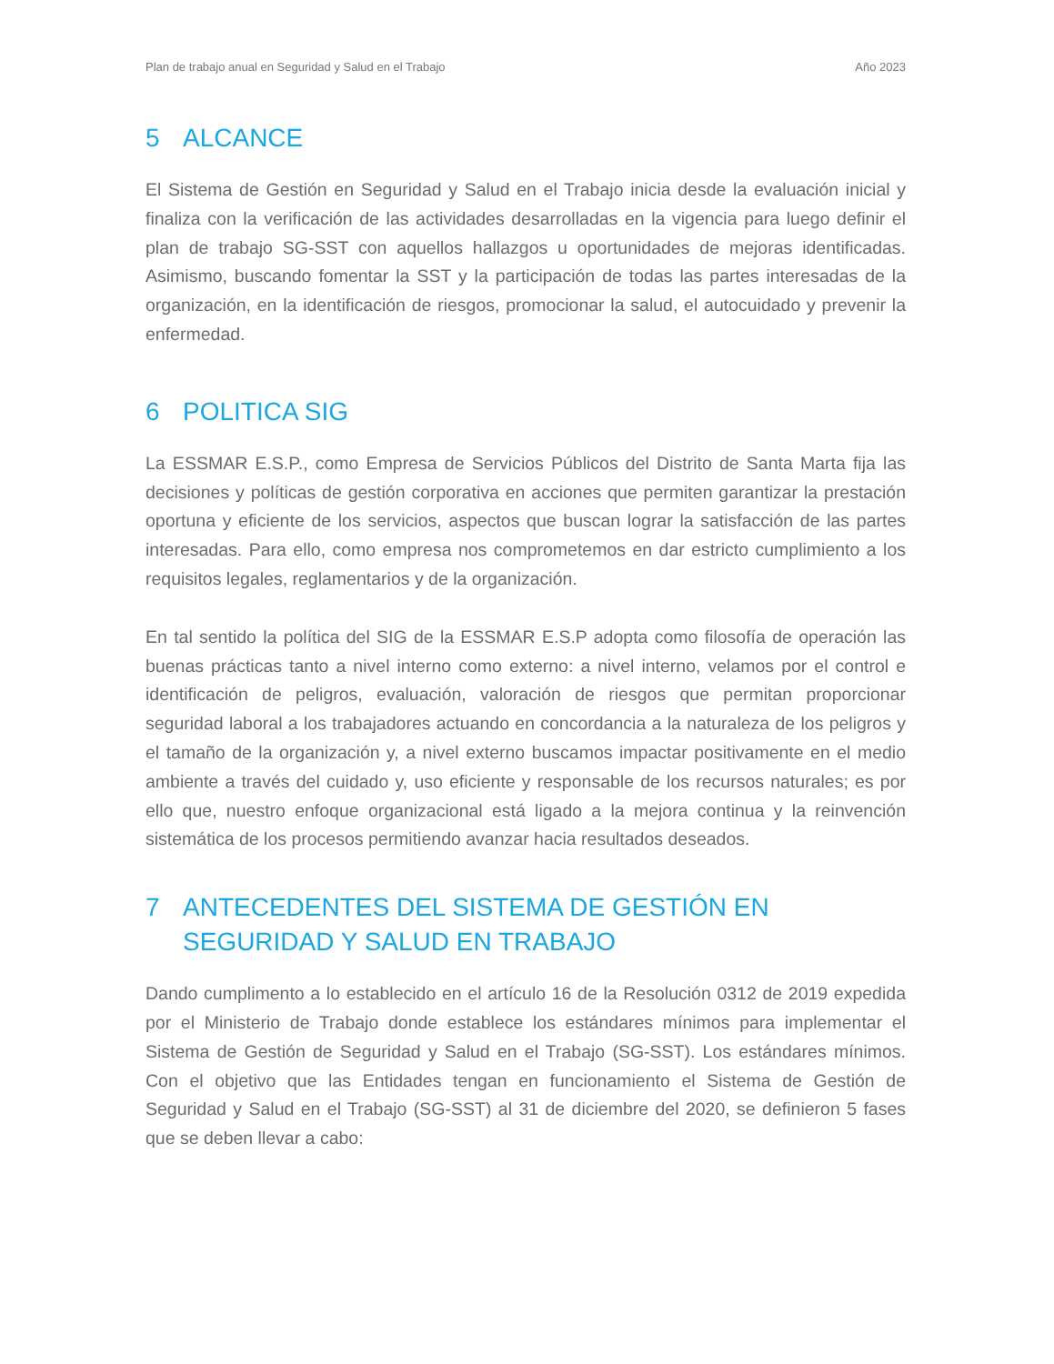Plan de trabajo anual en Seguridad y Salud en el Trabajo Año 2023
5 ALCANCE
El Sistema de Gestión en Seguridad y Salud en el Trabajo inicia desde la evaluación inicial y finaliza con la verificación de las actividades desarrolladas en la vigencia para luego definir el plan de trabajo SG-SST con aquellos hallazgos u oportunidades de mejoras identificadas. Asimismo, buscando fomentar la SST y la participación de todas las partes interesadas de la organización, en la identificación de riesgos, promocionar la salud, el autocuidado y prevenir la enfermedad.
6 POLITICA SIG
La ESSMAR E.S.P., como Empresa de Servicios Públicos del Distrito de Santa Marta fija las decisiones y políticas de gestión corporativa en acciones que permiten garantizar la prestación oportuna y eficiente de los servicios, aspectos que buscan lograr la satisfacción de las partes interesadas. Para ello, como empresa nos comprometemos en dar estricto cumplimiento a los requisitos legales, reglamentarios y de la organización.
En tal sentido la política del SIG de la ESSMAR E.S.P adopta como filosofía de operación las buenas prácticas tanto a nivel interno como externo: a nivel interno, velamos por el control e identificación de peligros, evaluación, valoración de riesgos que permitan proporcionar seguridad laboral a los trabajadores actuando en concordancia a la naturaleza de los peligros y el tamaño de la organización y, a nivel externo buscamos impactar positivamente en el medio ambiente a través del cuidado y, uso eficiente y responsable de los recursos naturales; es por ello que, nuestro enfoque organizacional está ligado a la mejora continua y la reinvención sistemática de los procesos permitiendo avanzar hacia resultados deseados.
7 ANTECEDENTES DEL SISTEMA DE GESTIÓN EN SEGURIDAD Y SALUD EN TRABAJO
Dando cumplimento a lo establecido en el artículo 16 de la Resolución 0312 de 2019 expedida por el Ministerio de Trabajo donde establece los estándares mínimos para implementar el Sistema de Gestión de Seguridad y Salud en el Trabajo (SG-SST). Los estándares mínimos. Con el objetivo que las Entidades tengan en funcionamiento el Sistema de Gestión de Seguridad y Salud en el Trabajo (SG-SST) al 31 de diciembre del 2020, se definieron 5 fases que se deben llevar a cabo: